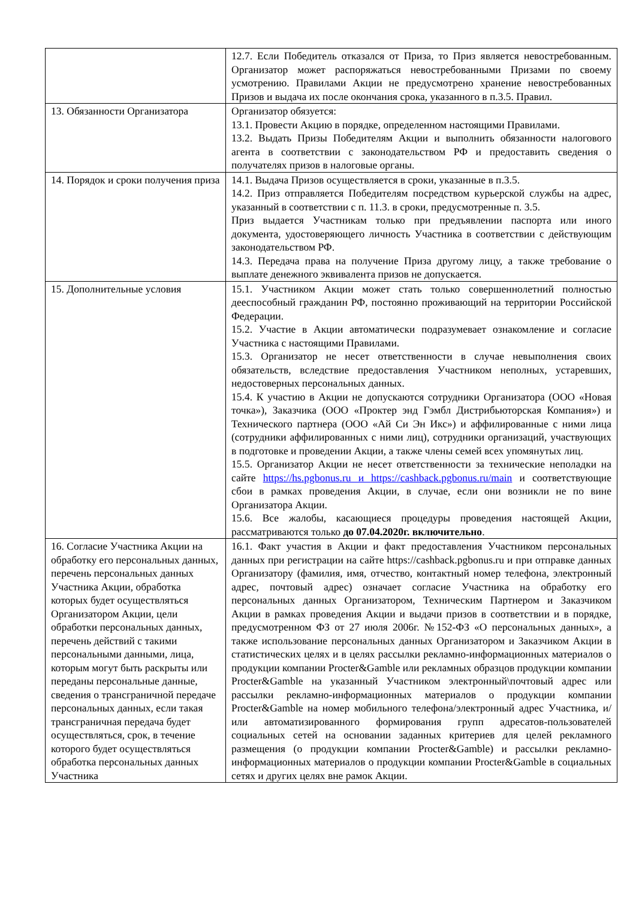| | 12.7. Если Победитель отказался от Приза, то Приз является невостребованным. Организатор может распоряжаться невостребованными Призами по своему усмотрению. Правилами Акции не предусмотрено хранение невостребованных Призов и выдача их после окончания срока, указанного в п.3.5. Правил. |
| 13. Обязанности Организатора | Организатор обязуется: 13.1. Провести Акцию в порядке, определенном настоящими Правилами. 13.2. Выдать Призы Победителям Акции и выполнить обязанности налогового агента в соответствии с законодательством РФ и предоставить сведения о получателях призов в налоговые органы. |
| 14. Порядок и сроки получения приза | 14.1. Выдача Призов осуществляется в сроки, указанные в п.3.5. 14.2. Приз отправляется Победителям посредством курьерской службы на адрес, указанный в соответствии с п. 11.3. в сроки, предусмотренные п. 3.5. Приз выдается Участникам только при предъявлении паспорта или иного документа, удостоверяющего личность Участника в соответствии с действующим законодательством РФ. 14.3. Передача права на получение Приза другому лицу, а также требование о выплате денежного эквивалента призов не допускается. |
| 15. Дополнительные условия | 15.1. Участником Акции может стать только совершеннолетний полностью дееспособный гражданин РФ, постоянно проживающий на территории Российской Федерации. 15.2. Участие в Акции автоматически подразумевает ознакомление и согласие Участника с настоящими Правилами. 15.3. Организатор не несет ответственности в случае невыполнения своих обязательств, вследствие предоставления Участником неполных, устаревших, недостоверных персональных данных. 15.4. К участию в Акции не допускаются сотрудники Организатора (ООО «Новая точка»), Заказчика (ООО «Проктер энд Гэмбл Дистрибьюторская Компания») и Технического партнера (ООО «Ай Си Эн Икс») и аффилированные с ними лица (сотрудники аффилированных с ними лиц), сотрудники организаций, участвующих в подготовке и проведении Акции, а также члены семей всех упомянутых лиц. 15.5. Организатор Акции не несет ответственности за технические неполадки на сайте https://hs.pgbonus.ru и https://cashback.pgbonus.ru/main и соответствующие сбои в рамках проведения Акции, в случае, если они возникли не по вине Организатора Акции. 15.6. Все жалобы, касающиеся процедуры проведения настоящей Акции, рассматриваются только до 07.04.2020г. включительно . |
| 16. Согласие Участника Акции на обработку его персональных данных, перечень персональных данных Участника Акции, обработка которых будет осуществляться Организатором Акции, цели обработки персональных данных, перечень действий с такими персональными данными, лица, которым могут быть раскрыты или переданы персональные данные, сведения о трансграничной передаче персональных данных, если такая трансграничная передача будет осуществляться, срок, в течение которого будет осуществляться обработка персональных данных Участника | 16.1. Факт участия в Акции и факт предоставления Участником персональных данных при регистрации на сайте https://cashback.pgbonus.ru и при отправке данных Организатору (фамилия, имя, отчество, контактный номер телефона, электронный адрес, почтовый адрес) означает согласие Участника на обработку его персональных данных Организатором, Техническим Партнером и Заказчиком Акции в рамках проведения Акции и выдачи призов в соответствии и в порядке, предусмотренном ФЗ от 27 июля 2006г. №152-ФЗ «О персональных данных», а также использование персональных данных Организатором и Заказчиком Акции в статистических целях и в целях рассылки рекламно-информационных материалов о продукции компании Procter&Gamble или рекламных образцов продукции компании Procter&Gamble на указанный Участником электронный\почтовый адрес или рассылки рекламно-информационных материалов о продукции компании Procter&Gamble на номер мобильного телефона/электронный адрес Участника, и/или автоматизированного формирования групп адресатов-пользователей социальных сетей на основании заданных критериев для целей рекламного размещения (о продукции компании Procter&Gamble) и рассылки рекламно-информационных материалов о продукции компании Procter&Gamble в социальных сетях и других целях вне рамок Акции. |